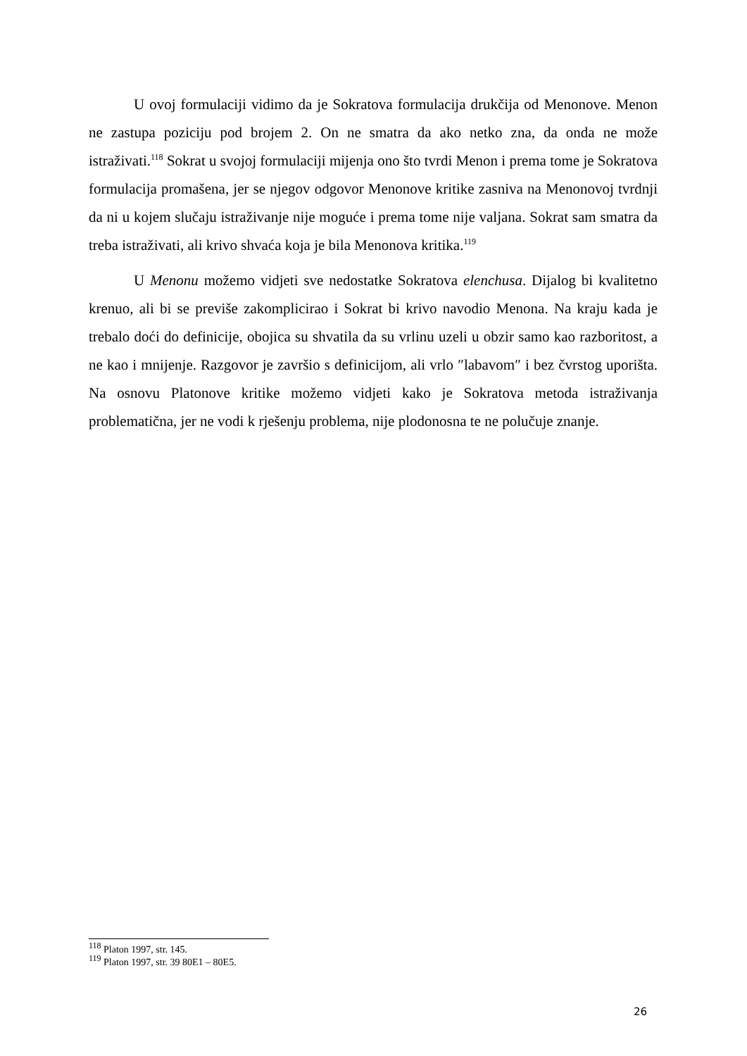U ovoj formulaciji vidimo da je Sokratova formulacija drukčija od Menonove. Menon ne zastupa poziciju pod brojem 2. On ne smatra da ako netko zna, da onda ne može istraživati.<sup>118</sup> Sokrat u svojoj formulaciji mijenja ono što tvrdi Menon i prema tome je Sokratova formulacija promašena, jer se njegov odgovor Menonove kritike zasniva na Menonovoj tvrdnji da ni u kojem slučaju istraživanje nije moguće i prema tome nije valjana. Sokrat sam smatra da treba istraživati, ali krivo shvaća koja je bila Menonova kritika.<sup>119</sup>
U Menonu možemo vidjeti sve nedostatke Sokratova elenchusa. Dijalog bi kvalitetno krenuo, ali bi se previše zakomplicirao i Sokrat bi krivo navodio Menona. Na kraju kada je trebalo doći do definicije, obojica su shvatila da su vrlinu uzeli u obzir samo kao razboritost, a ne kao i mnijenje. Razgovor je završio s definicijom, ali vrlo ″labavom″ i bez čvrstog uporišta. Na osnovu Platonove kritike možemo vidjeti kako je Sokratova metoda istraživanja problematična, jer ne vodi k rješenju problema, nije plodonosna te ne polučuje znanje.
<sup>118</sup> Platon 1997, str. 145.
<sup>119</sup> Platon 1997, str. 39 80E1 – 80E5.
26